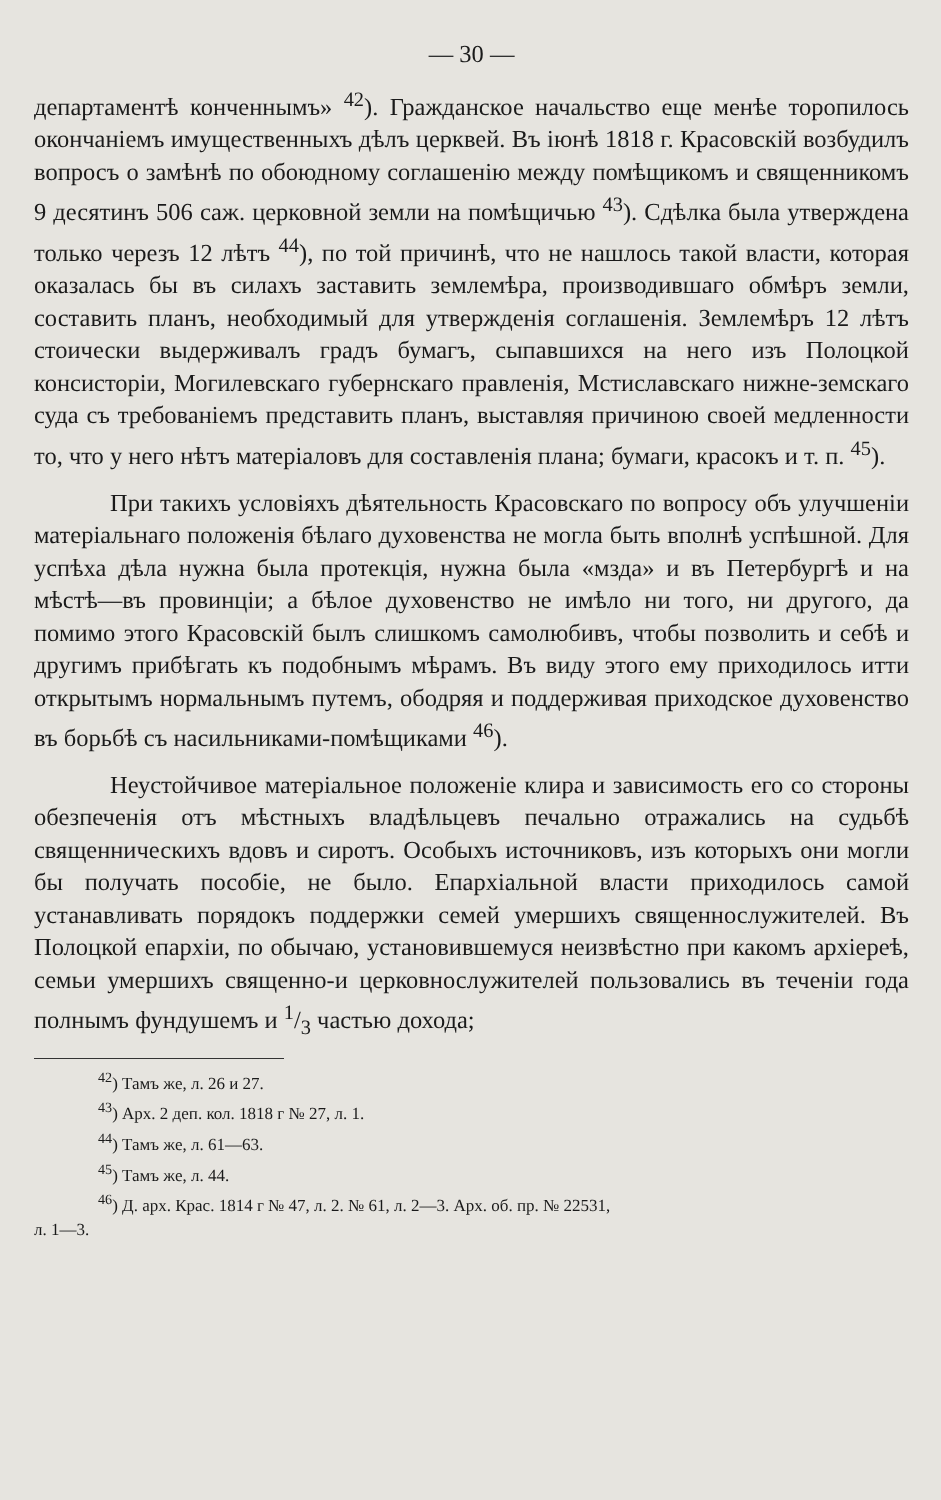— 30 —
департаментѣ конченнымъ» <sup>42</sup>). Гражданское начальство еще менѣе торопилось окончаніемъ имущественныхъ дѣлъ церквей. Въ іюнѣ 1818 г. Красовскій возбудилъ вопросъ о замѣнѣ по обоюдному соглашенію между помѣщикомъ и священникомъ 9 десятинъ 506 саж. церковной земли на помѣщичью <sup>43</sup>). Сдѣлка была утверждена только черезъ 12 лѣтъ <sup>44</sup>), по той причинѣ, что не нашлось такой власти, которая оказалась бы въ силахъ заставить землемѣра, производившаго обмѣръ земли, составить планъ, необходимый для утвержденія соглашенія. Землемѣръ 12 лѣтъ стоически выдерживалъ градъ бумагъ, сыпавшихся на него изъ Полоцкой консисторіи, Могилевскаго губернскаго правленія, Мстиславскаго нижне-земскаго суда съ требованіемъ представить планъ, выставляя причиною своей медленности то, что у него нѣтъ матеріаловъ для составленія плана; бумаги, красокъ и т. п. <sup>45</sup>).
При такихъ условіяхъ дѣятельность Красовскаго по вопросу объ улучшеніи матеріальнаго положенія бѣлаго духовенства не могла быть вполнѣ успѣшной. Для успѣха дѣла нужна была протекція, нужна была «мзда» и въ Петербургѣ и на мѣстѣ—въ провинціи; а бѣлое духовенство не имѣло ни того, ни другого, да помимо этого Красовскій былъ слишкомъ самолюбивъ, чтобы позволить и себѣ и другимъ прибѣгать къ подобнымъ мѣрамъ. Въ виду этого ему приходилось итти открытымъ нормальнымъ путемъ, ободряя и поддерживая приходское духовенство въ борьбѣ съ насильниками-помѣщиками <sup>46</sup>).
Неустойчивое матеріальное положеніе клира и зависимость его со стороны обезпеченія отъ мѣстныхъ владѣльцевъ печально отражались на судьбѣ священническихъ вдовъ и сиротъ. Особыхъ источниковъ, изъ которыхъ они могли бы получать пособіе, не было. Епархіальной власти приходилось самой устанавливать порядокъ поддержки семей умершихъ священнослужителей. Въ Полоцкой епархіи, по обычаю, установившемуся неизвѣстно при какомъ архіереѣ, семьи умершихъ священно-и церковнослужителей пользовались въ теченіи года полнымъ фундушемъ и 1/3 частью дохода;
<sup>42</sup>) Тамъ же, л. 26 и 27.
<sup>43</sup>) Арх. 2 деп. кол. 1818 г № 27, л. 1.
<sup>44</sup>) Тамъ же, л. 61—63.
<sup>45</sup>) Тамъ же, л. 44.
<sup>46</sup>) Д. арх. Крас. 1814 г № 47, л. 2. № 61, л. 2—3. Арх. об. пр. № 22531,
л. 1—3.